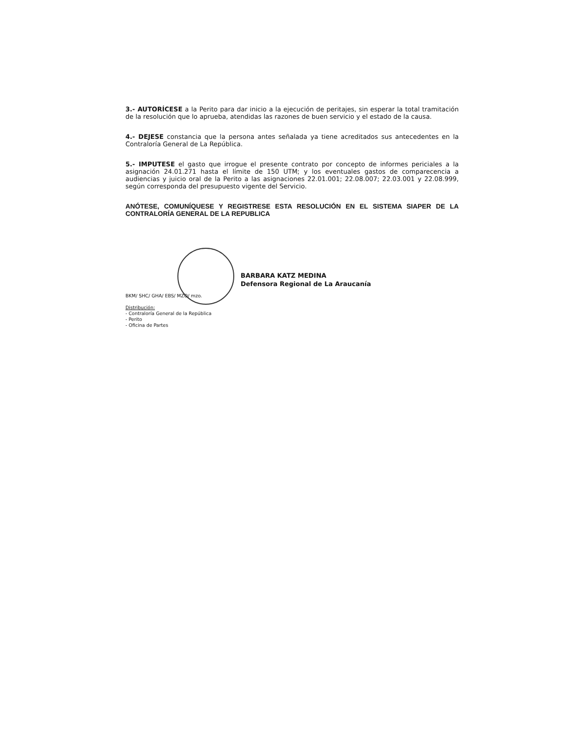3.- AUTORÍCESE a la Perito para dar inicio a la ejecución de peritajes, sin esperar la total tramitación de la resolución que lo aprueba, atendidas las razones de buen servicio y el estado de la causa.
4.- DEJESE constancia que la persona antes señalada ya tiene acreditados sus antecedentes en la Contraloría General de La República.
5.- IMPUTESE el gasto que irrogue el presente contrato por concepto de informes periciales a la asignación 24.01.271 hasta el límite de 150 UTM; y los eventuales gastos de comparecencia a audiencias y juicio oral de la Perito a las asignaciones 22.01.001; 22.08.007; 22.03.001 y 22.08.999, según corresponda del presupuesto vigente del Servicio.
ANÓTESE, COMUNÍQUESE Y REGISTRESE ESTA RESOLUCIÓN EN EL SISTEMA SIAPER DE LA CONTRALORÍA GENERAL DE LA REPUBLICA
BARBARA KATZ MEDINA
Defensora Regional de La Araucanía
BKM/ SHC/ GHA/ EBS/ MZO/ mzo.
Distribución:
- Contraloría General de la República
- Perito
- Oficina de Partes